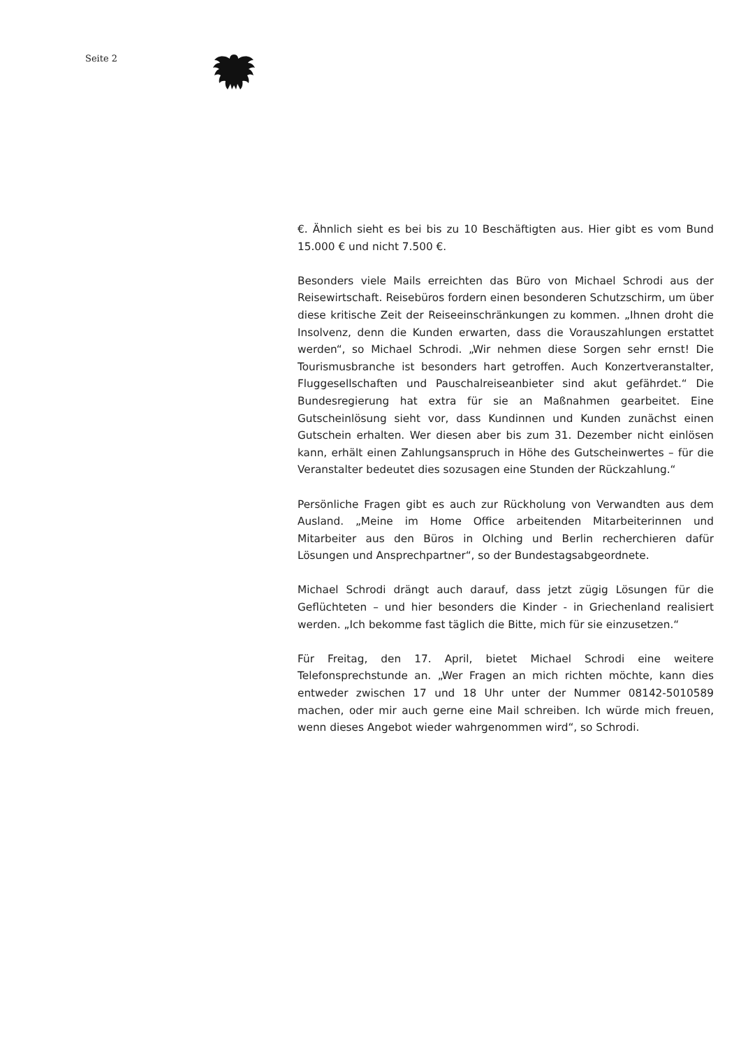Seite 2
€. Ähnlich sieht es bei bis zu 10 Beschäftigten aus. Hier gibt es vom Bund 15.000 € und nicht 7.500 €.
Besonders viele Mails erreichten das Büro von Michael Schrodi aus der Reisewirtschaft. Reisebüros fordern einen besonderen Schutzschirm, um über diese kritische Zeit der Reiseeinschränkungen zu kommen. „Ihnen droht die Insolvenz, denn die Kunden erwarten, dass die Vorauszahlungen erstattet werden“, so Michael Schrodi. „Wir nehmen diese Sorgen sehr ernst! Die Tourismusbranche ist besonders hart getroffen. Auch Konzertveranstalter, Fluggesellschaften und Pauschalreiseanbieter sind akut gefährdet.“ Die Bundesregierung hat extra für sie an Maßnahmen gearbeitet. Eine Gutscheinlösung sieht vor, dass Kundinnen und Kunden zunächst einen Gutschein erhalten. Wer diesen aber bis zum 31. Dezember nicht einlösen kann, erhält einen Zahlungsanspruch in Höhe des Gutscheinwertes – für die Veranstalter bedeutet dies sozusagen eine Stunden der Rückzahlung.“
Persönliche Fragen gibt es auch zur Rückholung von Verwandten aus dem Ausland. „Meine im Home Office arbeitenden Mitarbeiterinnen und Mitarbeiter aus den Büros in Olching und Berlin recherchieren dafür Lösungen und Ansprechpartner“, so der Bundestagsabgeordnete.
Michael Schrodi drängt auch darauf, dass jetzt zügig Lösungen für die Geflüchteten – und hier besonders die Kinder - in Griechenland realisiert werden. „Ich bekomme fast täglich die Bitte, mich für sie einzusetzen.“
Für Freitag, den 17. April, bietet Michael Schrodi eine weitere Telefonsprechstunde an. „Wer Fragen an mich richten möchte, kann dies entweder zwischen 17 und 18 Uhr unter der Nummer 08142-5010589 machen, oder mir auch gerne eine Mail schreiben. Ich würde mich freuen, wenn dieses Angebot wieder wahrgenommen wird“, so Schrodi.